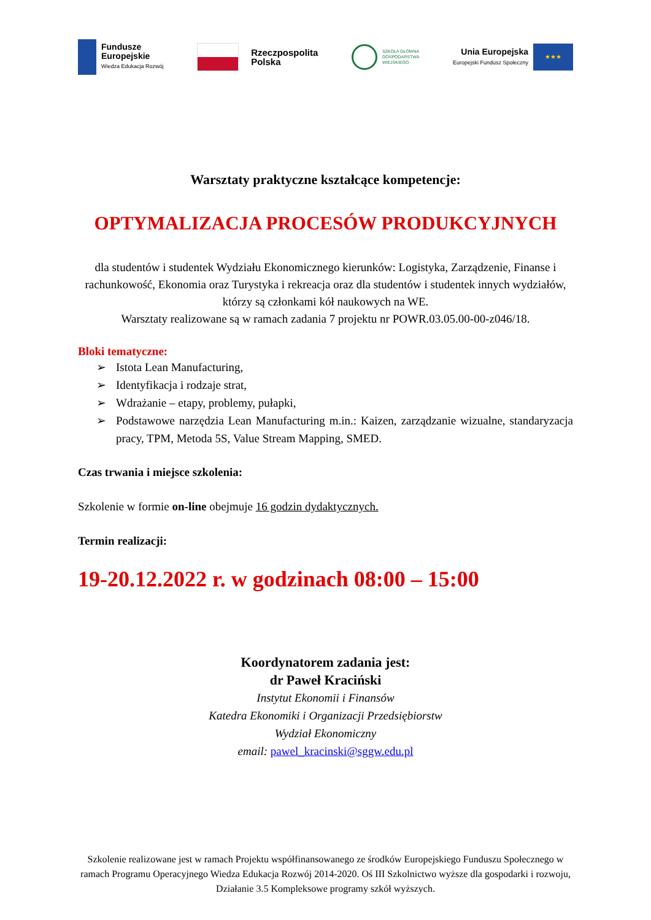Fundusze
Europejskie
Wiedza Edukacja Rozwój
Rzeczpospolita
Polska
SZKOŁA GŁÓWNA
GOSPODARSTWA
WIEJSKIEGO
Unia Europejska
Europejski Fundusz Społeczny
★★★
Warsztaty praktyczne kształcące kompetencje:
OPTYMALIZACJA PROCESÓW PRODUKCYJNYCH
dla studentów i studentek Wydziału Ekonomicznego kierunków: Logistyka, Zarządzenie, Finanse i rachunkowość, Ekonomia oraz Turystyka i rekreacja oraz dla studentów i studentek innych wydziałów, którzy są członkami kół naukowych na WE.
Warsztaty realizowane są w ramach zadania 7 projektu nr POWR.03.05.00-00-z046/18.
Bloki tematyczne:
➢ Istota Lean Manufacturing,
➢ Identyfikacja i rodzaje strat,
➢ Wdrażanie – etapy, problemy, pułapki,
➢ Podstawowe narzędzia Lean Manufacturing m.in.: Kaizen, zarządzanie wizualne, standaryzacja pracy, TPM, Metoda 5S, Value Stream Mapping, SMED.
Czas trwania i miejsce szkolenia:
Szkolenie w formie on-line obejmuje 16 godzin dydaktycznych.
Termin realizacji:
19-20.12.2022 r. w godzinach 08:00 – 15:00
Koordynatorem zadania jest:
dr Paweł Kraciński
Instytut Ekonomii i Finansów
Katedra Ekonomiki i Organizacji Przedsiębiorstw
Wydział Ekonomiczny
email: pawel_kracinski@sggw.edu.pl
Szkolenie realizowane jest w ramach Projektu współfinansowanego ze środków Europejskiego Funduszu Społecznego w ramach Programu Operacyjnego Wiedza Edukacja Rozwój 2014-2020. Oś III Szkolnictwo wyższe dla gospodarki i rozwoju, Działanie 3.5 Kompleksowe programy szkół wyższych.